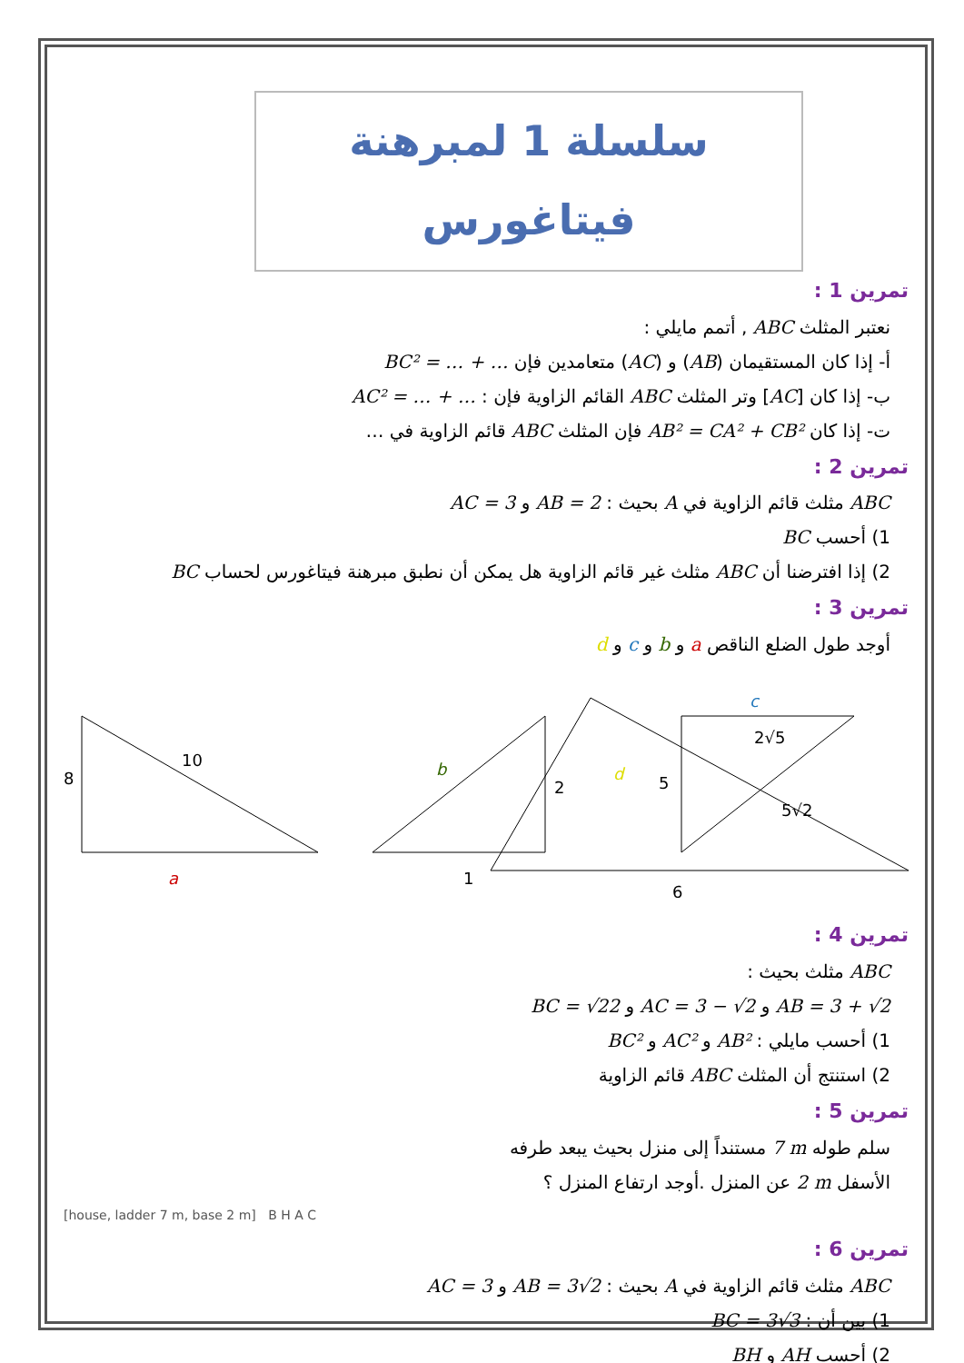سلسلة 1 لمبرهنة فيتاغورس
تمرين 1 :
نعتبر المثلث ABC , أتمم مايلي :
أ- إذا كان المستقيمان (AB) و (AC) متعامدين فإن BC² = … + …
ب- إذا كان [AC] وتر المثلث ABC القائم الزاوية فإن : AC² = … + …
ت- إذا كان AB² = CA² + CB² فإن المثلث ABC قائم الزاوية في …
تمرين 2 :
ABC مثلث قائم الزاوية في A بحيث : AB = 2 و AC = 3
1) أحسب BC
2) إذا افترضنا أن ABC مثلث غير قائم الزاوية هل يمكن أن نطبق مبرهنة فيتاغورس لحساب BC
تمرين 3 :
أوجد طول الضلع الناقص a و b و c و d
8
10
a
b
2
1
5
c
5√2
d
2√5
6
تمرين 4 :
ABC مثلث بحيث :
AB = 3 + √2 و AC = 3 − √2 و BC = √22
1) أحسب مايلي : AB² و AC² و BC²
2) استنتج أن المثلث ABC قائم الزاوية
تمرين 5 :
سلم طوله 7 m مستنداً إلى منزل بحيث يبعد طرفه
الأسفل 2 m عن المنزل .أوجد ارتفاع المنزل ؟
[house, ladder 7 m, base 2 m] B H A C
تمرين 6 :
ABC مثلث قائم الزاوية في A بحيث : AB = 3√2 و AC = 3
1) بين أن : BC = 3√3
2) أحسب AH و BH